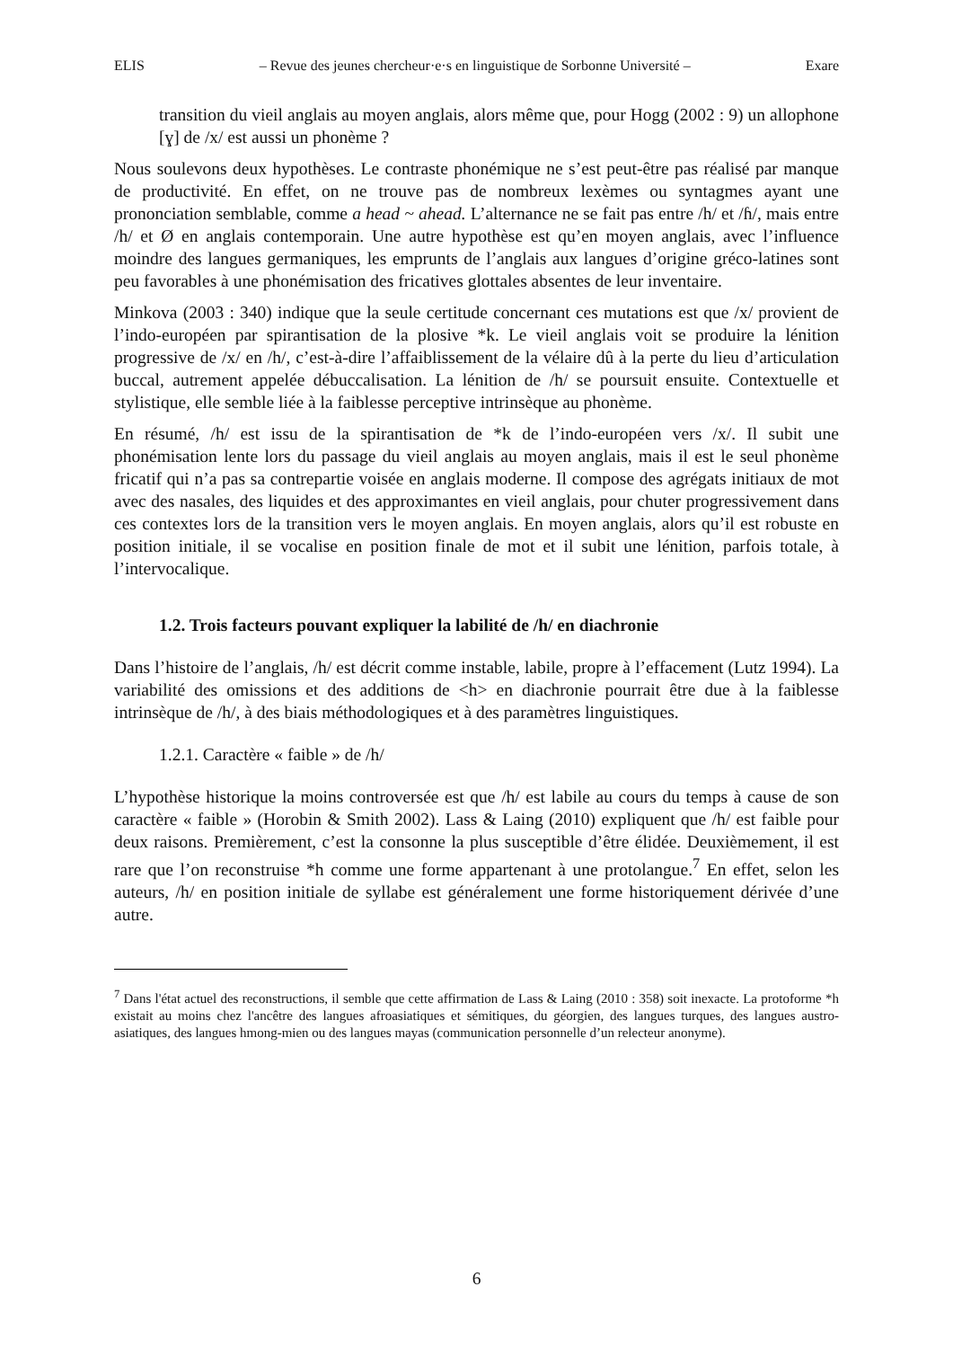ELIS – Revue des jeunes chercheur·e·s en linguistique de Sorbonne Université – Exare
transition du vieil anglais au moyen anglais, alors même que, pour Hogg (2002 : 9) un allophone [ɣ] de /x/ est aussi un phonème ?
Nous soulevons deux hypothèses. Le contraste phonémique ne s’est peut-être pas réalisé par manque de productivité. En effet, on ne trouve pas de nombreux lexèmes ou syntagmes ayant une prononciation semblable, comme a head ~ ahead. L’alternance ne se fait pas entre /h/ et /ɦ/, mais entre /h/ et Ø en anglais contemporain. Une autre hypothèse est qu’en moyen anglais, avec l’influence moindre des langues germaniques, les emprunts de l’anglais aux langues d’origine gréco-latines sont peu favorables à une phonémisation des fricatives glottales absentes de leur inventaire.
Minkova (2003 : 340) indique que la seule certitude concernant ces mutations est que /x/ provient de l’indo-européen par spirantisation de la plosive *k. Le vieil anglais voit se produire la lénition progressive de /x/ en /h/, c’est-à-dire l’affaiblissement de la vélaire dû à la perte du lieu d’articulation buccal, autrement appelée débuccalisation. La lénition de /h/ se poursuit ensuite. Contextuelle et stylistique, elle semble liée à la faiblesse perceptive intrinsèque au phonème.
En résumé, /h/ est issu de la spirantisation de *k de l’indo-européen vers /x/. Il subit une phonémisation lente lors du passage du vieil anglais au moyen anglais, mais il est le seul phonème fricatif qui n’a pas sa contrepartie voisée en anglais moderne. Il compose des agrégats initiaux de mot avec des nasales, des liquides et des approximantes en vieil anglais, pour chuter progressivement dans ces contextes lors de la transition vers le moyen anglais. En moyen anglais, alors qu’il est robuste en position initiale, il se vocalise en position finale de mot et il subit une lénition, parfois totale, à l’intervocalique.
1.2. Trois facteurs pouvant expliquer la labilité de /h/ en diachronie
Dans l’histoire de l’anglais, /h/ est décrit comme instable, labile, propre à l’effacement (Lutz 1994). La variabilité des omissions et des additions de <h> en diachronie pourrait être due à la faiblesse intrinsèque de /h/, à des biais méthodologiques et à des paramètres linguistiques.
1.2.1. Caractère « faible » de /h/
L’hypothèse historique la moins controversée est que /h/ est labile au cours du temps à cause de son caractère « faible » (Horobin & Smith 2002). Lass & Laing (2010) expliquent que /h/ est faible pour deux raisons. Premièrement, c’est la consonne la plus susceptible d’être élidée. Deuxièmement, il est rare que l’on reconstruise *h comme une forme appartenant à une protolangue.<sup>7</sup> En effet, selon les auteurs, /h/ en position initiale de syllabe est généralement une forme historiquement dérivée d’une autre.
<sup>7</sup> Dans l'état actuel des reconstructions, il semble que cette affirmation de Lass & Laing (2010 : 358) soit inexacte. La protoforme *h existait au moins chez l'ancêtre des langues afroasiatiques et sémitiques, du géorgien, des langues turques, des langues austro-asiatiques, des langues hmong-mien ou des langues mayas (communication personnelle d’un relecteur anonyme).
6